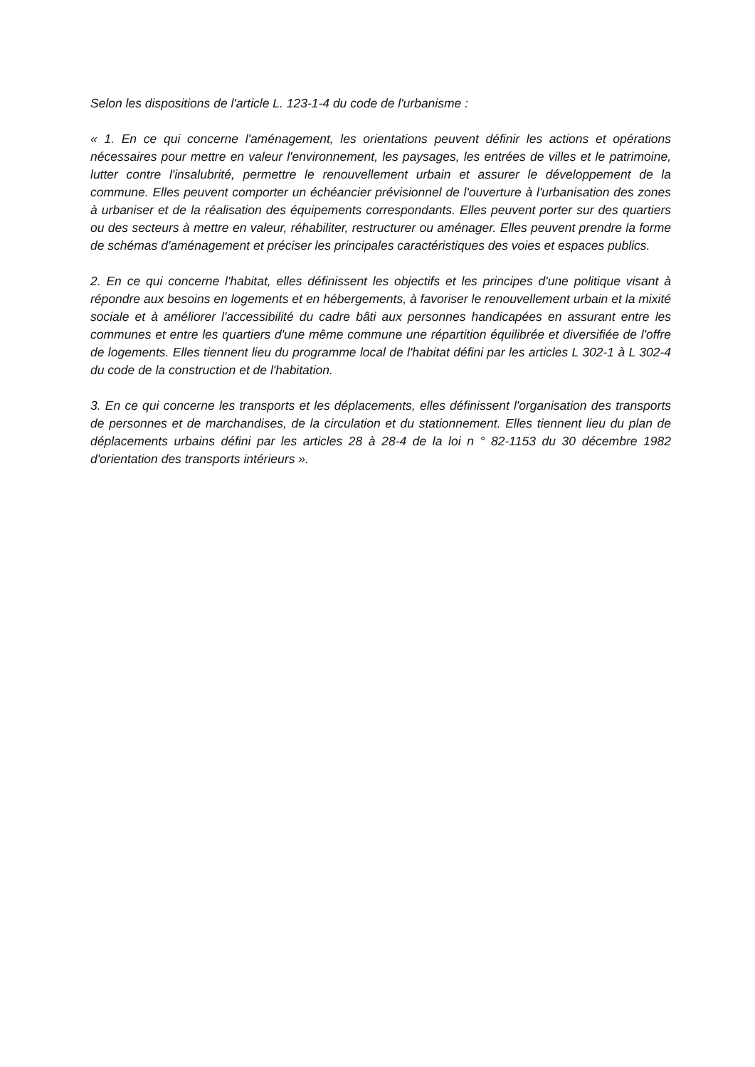Selon les dispositions de l'article L. 123-1-4 du code de l'urbanisme :
« 1. En ce qui concerne l'aménagement, les orientations peuvent définir les actions et opérations nécessaires pour mettre en valeur l'environnement, les paysages, les entrées de villes et le patrimoine, lutter contre l'insalubrité, permettre le renouvellement urbain et assurer le développement de la commune. Elles peuvent comporter un échéancier prévisionnel de l'ouverture à l'urbanisation des zones à urbaniser et de la réalisation des équipements correspondants. Elles peuvent porter sur des quartiers ou des secteurs à mettre en valeur, réhabiliter, restructurer ou aménager. Elles peuvent prendre la forme de schémas d'aménagement et préciser les principales caractéristiques des voies et espaces publics.
2. En ce qui concerne l'habitat, elles définissent les objectifs et les principes d'une politique visant à répondre aux besoins en logements et en hébergements, à favoriser le renouvellement urbain et la mixité sociale et à améliorer l'accessibilité du cadre bâti aux personnes handicapées en assurant entre les communes et entre les quartiers d'une même commune une répartition équilibrée et diversifiée de l'offre de logements. Elles tiennent lieu du programme local de l'habitat défini par les articles L 302-1 à L 302-4 du code de la construction et de l'habitation.
3. En ce qui concerne les transports et les déplacements, elles définissent l'organisation des transports de personnes et de marchandises, de la circulation et du stationnement. Elles tiennent lieu du plan de déplacements urbains défini par les articles 28 à 28-4 de la loi n ° 82-1153 du 30 décembre 1982 d'orientation des transports intérieurs ».